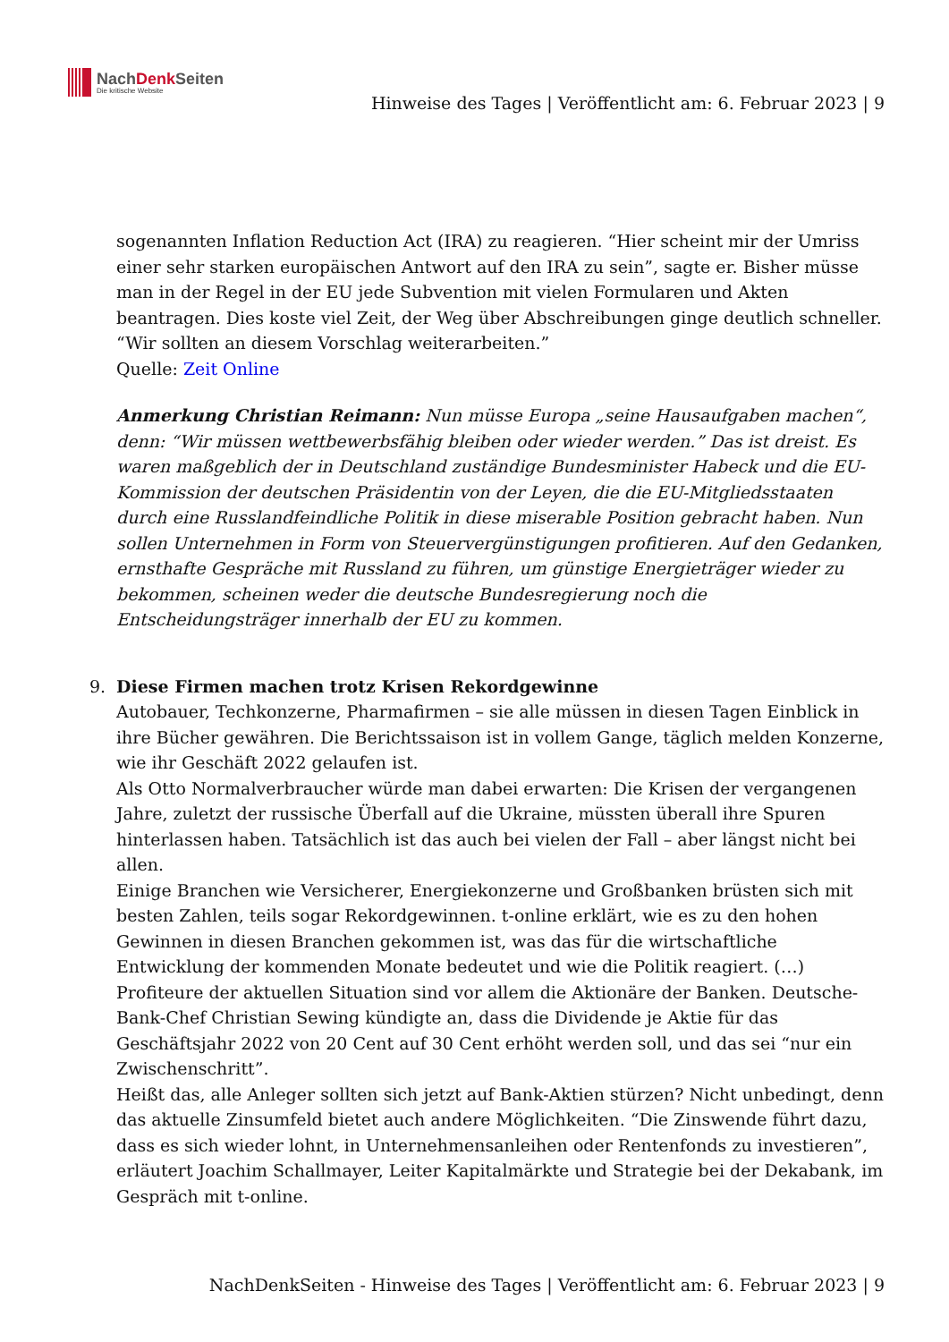NachDenk Seiten
Die kritische Website
Hinweise des Tages | Veröffentlicht am: 6. Februar 2023 | 9
sogenannten Inflation Reduction Act (IRA) zu reagieren. “Hier scheint mir der Umriss einer sehr starken europäischen Antwort auf den IRA zu sein”, sagte er. Bisher müsse man in der Regel in der EU jede Subvention mit vielen Formularen und Akten beantragen. Dies koste viel Zeit, der Weg über Abschreibungen ginge deutlich schneller. “Wir sollten an diesem Vorschlag weiterarbeiten.”
Quelle: Zeit Online
Anmerkung Christian Reimann: Nun müsse Europa „seine Hausaufgaben machen“, denn: “Wir müssen wettbewerbsfähig bleiben oder wieder werden.” Das ist dreist. Es waren maßgeblich der in Deutschland zuständige Bundesminister Habeck und die EU-Kommission der deutschen Präsidentin von der Leyen, die die EU-Mitgliedsstaaten durch eine Russlandfeindliche Politik in diese miserable Position gebracht haben. Nun sollen Unternehmen in Form von Steuervergünstigungen profitieren. Auf den Gedanken, ernsthafte Gespräche mit Russland zu führen, um günstige Energieträger wieder zu bekommen, scheinen weder die deutsche Bundesregierung noch die Entscheidungsträger innerhalb der EU zu kommen.
9. Diese Firmen machen trotz Krisen Rekordgewinne
Autobauer, Techkonzerne, Pharmafirmen – sie alle müssen in diesen Tagen Einblick in ihre Bücher gewähren. Die Berichtssaison ist in vollem Gange, täglich melden Konzerne, wie ihr Geschäft 2022 gelaufen ist.
Als Otto Normalverbraucher würde man dabei erwarten: Die Krisen der vergangenen Jahre, zuletzt der russische Überfall auf die Ukraine, müssten überall ihre Spuren hinterlassen haben. Tatsächlich ist das auch bei vielen der Fall – aber längst nicht bei allen.
Einige Branchen wie Versicherer, Energiekonzerne und Großbanken brüsten sich mit besten Zahlen, teils sogar Rekordgewinnen. t-online erklärt, wie es zu den hohen Gewinnen in diesen Branchen gekommen ist, was das für die wirtschaftliche Entwicklung der kommenden Monate bedeutet und wie die Politik reagiert. (…)
Profiteure der aktuellen Situation sind vor allem die Aktionäre der Banken. Deutsche-Bank-Chef Christian Sewing kündigte an, dass die Dividende je Aktie für das Geschäftsjahr 2022 von 20 Cent auf 30 Cent erhöht werden soll, und das sei “nur ein Zwischenschritt”.
Heißt das, alle Anleger sollten sich jetzt auf Bank-Aktien stürzen? Nicht unbedingt, denn das aktuelle Zinsumfeld bietet auch andere Möglichkeiten. “Die Zinswende führt dazu, dass es sich wieder lohnt, in Unternehmensanleihen oder Rentenfonds zu investieren”, erläutert Joachim Schallmayer, Leiter Kapitalmärkte und Strategie bei der Dekabank, im Gespräch mit t-online.
NachDenkSeiten - Hinweise des Tages | Veröffentlicht am: 6. Februar 2023 | 9